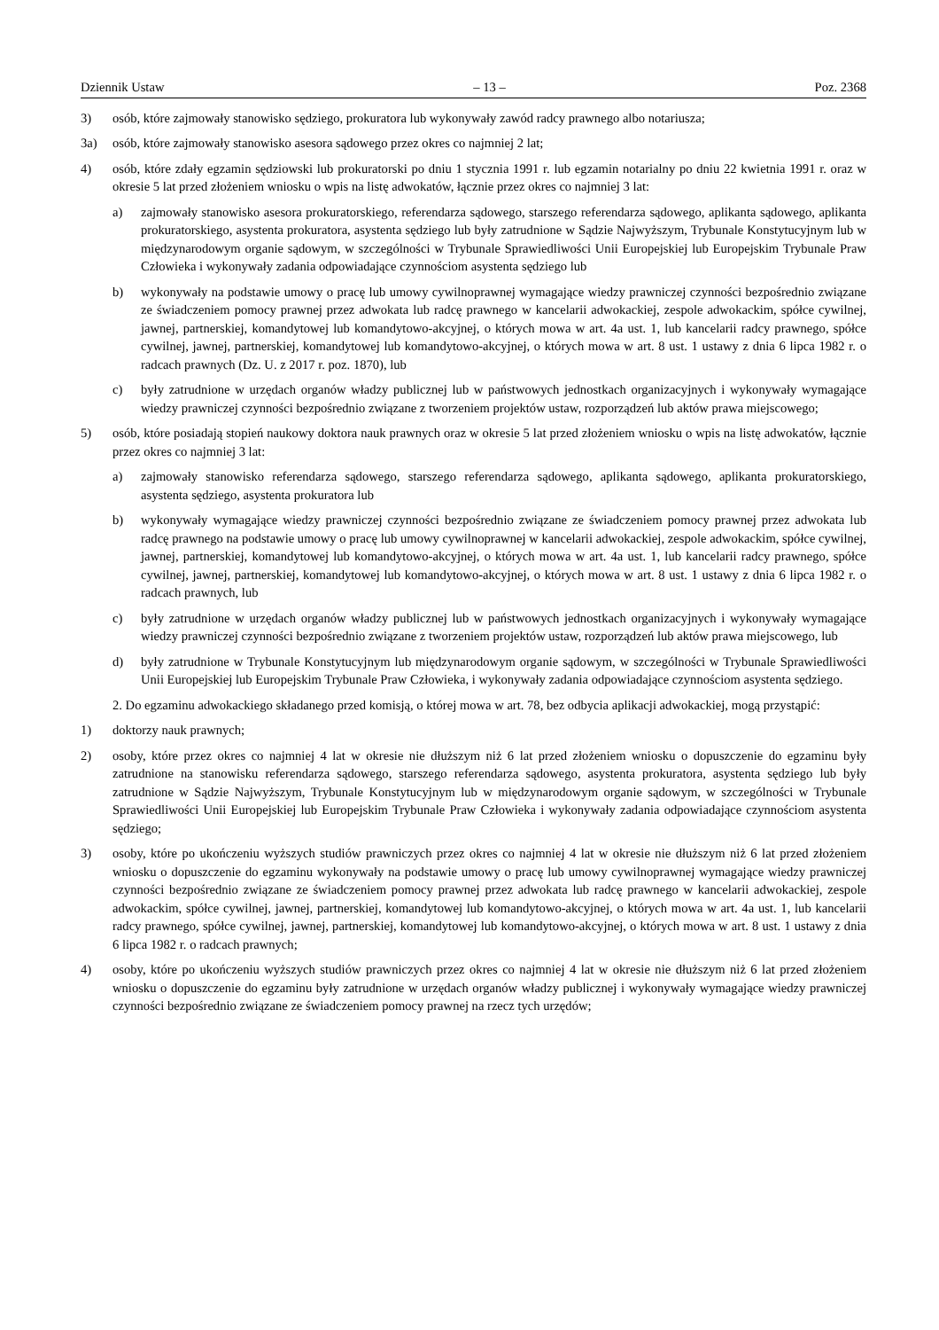Dziennik Ustaw – 13 – Poz. 2368
3) osób, które zajmowały stanowisko sędziego, prokuratora lub wykonywały zawód radcy prawnego albo notariusza;
3a) osób, które zajmowały stanowisko asesora sądowego przez okres co najmniej 2 lat;
4) osób, które zdały egzamin sędziowski lub prokuratorski po dniu 1 stycznia 1991 r. lub egzamin notarialny po dniu 22 kwietnia 1991 r. oraz w okresie 5 lat przed złożeniem wniosku o wpis na listę adwokatów, łącznie przez okres co najmniej 3 lat:
a) zajmowały stanowisko asesora prokuratorskiego, referendarza sądowego, starszego referendarza sądowego, aplikanta sądowego, aplikanta prokuratorskiego, asystenta prokuratora, asystenta sędziego lub były zatrudnione w Sądzie Najwyższym, Trybunale Konstytucyjnym lub w międzynarodowym organie sądowym, w szczególności w Trybunale Sprawiedliwości Unii Europejskiej lub Europejskim Trybunale Praw Człowieka i wykonywały zadania odpowiadające czynnościom asystenta sędziego lub
b) wykonywały na podstawie umowy o pracę lub umowy cywilnoprawnej wymagające wiedzy prawniczej czynności bezpośrednio związane ze świadczeniem pomocy prawnej przez adwokata lub radcę prawnego w kancelarii adwokackiej, zespole adwokackim, spółce cywilnej, jawnej, partnerskiej, komandytowej lub komandytowo-akcyjnej, o których mowa w art. 4a ust. 1, lub kancelarii radcy prawnego, spółce cywilnej, jawnej, partnerskiej, komandytowej lub komandytowo-akcyjnej, o których mowa w art. 8 ust. 1 ustawy z dnia 6 lipca 1982 r. o radcach prawnych (Dz. U. z 2017 r. poz. 1870), lub
c) były zatrudnione w urzędach organów władzy publicznej lub w państwowych jednostkach organizacyjnych i wykonywały wymagające wiedzy prawniczej czynności bezpośrednio związane z tworzeniem projektów ustaw, rozporządzeń lub aktów prawa miejscowego;
5) osób, które posiadają stopień naukowy doktora nauk prawnych oraz w okresie 5 lat przed złożeniem wniosku o wpis na listę adwokatów, łącznie przez okres co najmniej 3 lat:
a) zajmowały stanowisko referendarza sądowego, starszego referendarza sądowego, aplikanta sądowego, aplikanta prokuratorskiego, asystenta sędziego, asystenta prokuratora lub
b) wykonywały wymagające wiedzy prawniczej czynności bezpośrednio związane ze świadczeniem pomocy prawnej przez adwokata lub radcę prawnego na podstawie umowy o pracę lub umowy cywilnoprawnej w kancelarii adwokackiej, zespole adwokackim, spółce cywilnej, jawnej, partnerskiej, komandytowej lub komandytowo-akcyjnej, o których mowa w art. 4a ust. 1, lub kancelarii radcy prawnego, spółce cywilnej, jawnej, partnerskiej, komandytowej lub komandytowo-akcyjnej, o których mowa w art. 8 ust. 1 ustawy z dnia 6 lipca 1982 r. o radcach prawnych, lub
c) były zatrudnione w urzędach organów władzy publicznej lub w państwowych jednostkach organizacyjnych i wykonywały wymagające wiedzy prawniczej czynności bezpośrednio związane z tworzeniem projektów ustaw, rozporządzeń lub aktów prawa miejscowego, lub
d) były zatrudnione w Trybunale Konstytucyjnym lub międzynarodowym organie sądowym, w szczególności w Trybunale Sprawiedliwości Unii Europejskiej lub Europejskim Trybunale Praw Człowieka, i wykonywały zadania odpowiadające czynnościom asystenta sędziego.
2. Do egzaminu adwokackiego składanego przed komisją, o której mowa w art. 78, bez odbycia aplikacji adwokackiej, mogą przystąpić:
1) doktorzy nauk prawnych;
2) osoby, które przez okres co najmniej 4 lat w okresie nie dłuższym niż 6 lat przed złożeniem wniosku o dopuszczenie do egzaminu były zatrudnione na stanowisku referendarza sądowego, starszego referendarza sądowego, asystenta prokuratora, asystenta sędziego lub były zatrudnione w Sądzie Najwyższym, Trybunale Konstytucyjnym lub w międzynarodowym organie sądowym, w szczególności w Trybunale Sprawiedliwości Unii Europejskiej lub Europejskim Trybunale Praw Człowieka i wykonywały zadania odpowiadające czynnościom asystenta sędziego;
3) osoby, które po ukończeniu wyższych studiów prawniczych przez okres co najmniej 4 lat w okresie nie dłuższym niż 6 lat przed złożeniem wniosku o dopuszczenie do egzaminu wykonywały na podstawie umowy o pracę lub umowy cywilnoprawnej wymagające wiedzy prawniczej czynności bezpośrednio związane ze świadczeniem pomocy prawnej przez adwokata lub radcę prawnego w kancelarii adwokackiej, zespole adwokackim, spółce cywilnej, jawnej, partnerskiej, komandytowej lub komandytowo-akcyjnej, o których mowa w art. 4a ust. 1, lub kancelarii radcy prawnego, spółce cywilnej, jawnej, partnerskiej, komandytowej lub komandytowo-akcyjnej, o których mowa w art. 8 ust. 1 ustawy z dnia 6 lipca 1982 r. o radcach prawnych;
4) osoby, które po ukończeniu wyższych studiów prawniczych przez okres co najmniej 4 lat w okresie nie dłuższym niż 6 lat przed złożeniem wniosku o dopuszczenie do egzaminu były zatrudnione w urzędach organów władzy publicznej i wykonywały wymagające wiedzy prawniczej czynności bezpośrednio związane ze świadczeniem pomocy prawnej na rzecz tych urzędów;